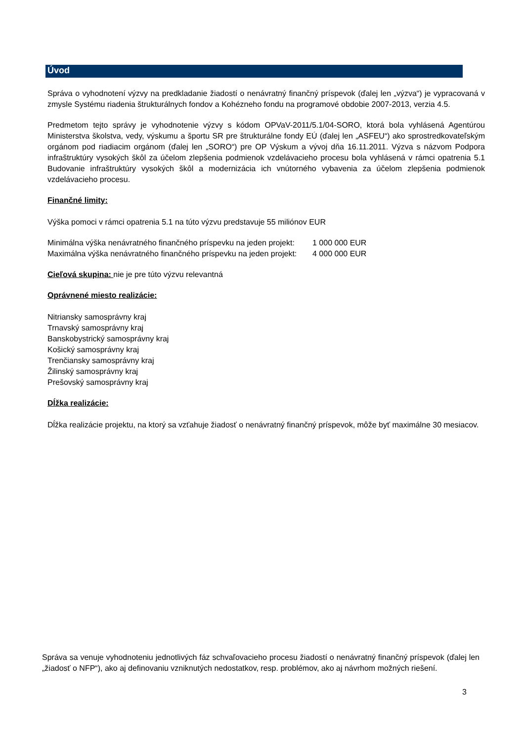Úvod
Správa o vyhodnotení výzvy na predkladanie žiadostí o nenávratný finančný príspevok (ďalej len „výzva“) je vypracovaná v zmysle Systému riadenia štrukturálnych fondov a Kohézneho fondu na programové obdobie 2007-2013, verzia 4.5.
Predmetom tejto správy je vyhodnotenie výzvy s kódom OPVaV-2011/5.1/04-SORO, ktorá bola vyhlásená Agentúrou Ministerstva školstva, vedy, výskumu a športu SR pre štrukturálne fondy EÚ (ďalej len „ASFEU“) ako sprostredkovateľským orgánom pod riadiacim orgánom (ďalej len „SORO“) pre OP Výskum a vývoj dňa 16.11.2011. Výzva s názvom Podpora infraštruktúry vysokých škôl za účelom zlepšenia podmienok vzdelávacieho procesu bola vyhlásená v rámci opatrenia 5.1 Budovanie infraštruktúry vysokých škôl a modernizácia ich vnútorného vybavenia za účelom zlepšenia podmienok vzdelávacieho procesu.
Finančné limity:
Výška pomoci v rámci opatrenia 5.1 na túto výzvu predstavuje 55 miliónov EUR
Minimálna výška nenávratného finančného príspevku na jeden projekt: 1 000 000 EUR
Maximálna výška nenávratného finančného príspevku na jeden projekt: 4 000 000 EUR
Cieľová skupina: nie je pre túto výzvu relevantná
Oprávnené miesto realizácie:
Nitriansky samosprávny kraj
Trnavský samosprávny kraj
Banskobystrický samosprávny kraj
Košický samosprávny kraj
Trenčiansky samosprávny kraj
Žilinský samosprávny kraj
Prešovský samosprávny kraj
Dĺžka realizácie:
Dĺžka realizácie projektu, na ktorý sa vzťahuje žiadosť o nenávratný finančný príspevok, môže byť maximálne 30 mesiacov.
Správa sa venuje vyhodnoteniu jednotlivých fáz schvaľovacieho procesu žiadostí o nenávratný finančný príspevok (ďalej len „žiadosť o NFP“), ako aj definovaniu vzniknutých nedostatkov, resp. problémov, ako aj návrhom možných riešení.
3